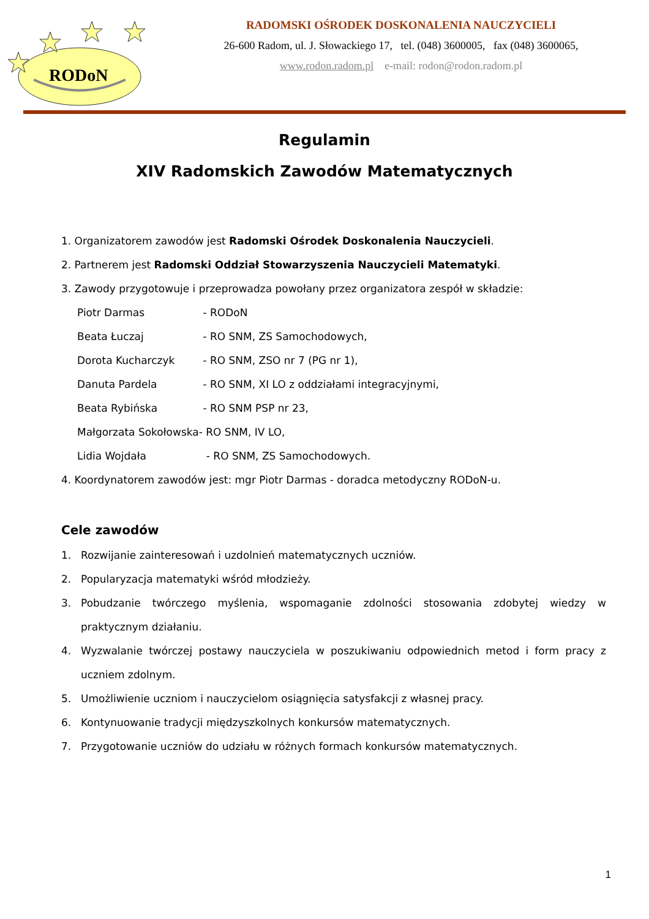RODoN
RADOMSKI OŚRODEK DOSKONALENIA NAUCZYCIELI
26-600 Radom, ul. J. Słowackiego 17, tel. (048) 3600005, fax (048) 3600065,
www.rodon.radom.pl e-mail: rodon@rodon.radom.pl
Regulamin
XIV Radomskich Zawodów Matematycznych
1. Organizatorem zawodów jest Radomski Ośrodek Doskonalenia Nauczycieli.
2. Partnerem jest Radomski Oddział Stowarzyszenia Nauczycieli Matematyki.
3. Zawody przygotowuje i przeprowadza powołany przez organizatora zespół w składzie:
Piotr Darmas - RODoN
Beata Łuczaj - RO SNM, ZS Samochodowych,
Dorota Kucharczyk - RO SNM, ZSO nr 7 (PG nr 1),
Danuta Pardela - RO SNM, XI LO z oddziałami integracyjnymi,
Beata Rybińska - RO SNM PSP nr 23,
Małgorzata Sokołowska- RO SNM, IV LO,
Lidia Wojdała - RO SNM, ZS Samochodowych.
4. Koordynatorem zawodów jest: mgr Piotr Darmas - doradca metodyczny RODoN-u.
Cele zawodów
1. Rozwijanie zainteresowań i uzdolnień matematycznych uczniów.
2. Popularyzacja matematyki wśród młodzieży.
3. Pobudzanie twórczego myślenia, wspomaganie zdolności stosowania zdobytej wiedzy w praktycznym działaniu.
4. Wyzwalanie twórczej postawy nauczyciela w poszukiwaniu odpowiednich metod i form pracy z uczniem zdolnym.
5. Umożliwienie uczniom i nauczycielom osiągnięcia satysfakcji z własnej pracy.
6. Kontynuowanie tradycji międzyszkolnych konkursów matematycznych.
7. Przygotowanie uczniów do udziału w różnych formach konkursów matematycznych.
1